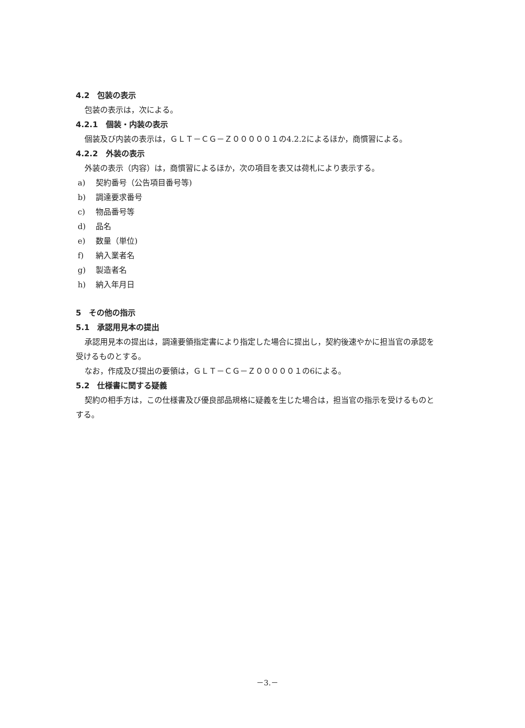4.2　包装の表示
包装の表示は，次による。
4.2.1　個装・内装の表示
個装及び内装の表示は，ＧＬＴ－ＣＧ－Ｚ０００００１の4.2.2によるほか，商慣習による。
4.2.2　外装の表示
外装の表示（内容）は，商慣習によるほか，次の項目を表又は荷札により表示する。
a) 契約番号（公告項目番号等)
b) 調達要求番号
c) 物品番号等
d) 品名
e) 数量（単位)
f) 納入業者名
g) 製造者名
h) 納入年月日
5　その他の指示
5.1　承認用見本の提出
承認用見本の提出は，調達要領指定書により指定した場合に提出し，契約後速やかに担当官の承認を
受けるものとする。
なお，作成及び提出の要領は，ＧＬＴ－ＣＧ－Ｚ０００００１の6による。
5.2　仕様書に関する疑義
契約の相手方は，この仕様書及び優良部品規格に疑義を生じた場合は，担当官の指示を受けるものと
する。
－3.－